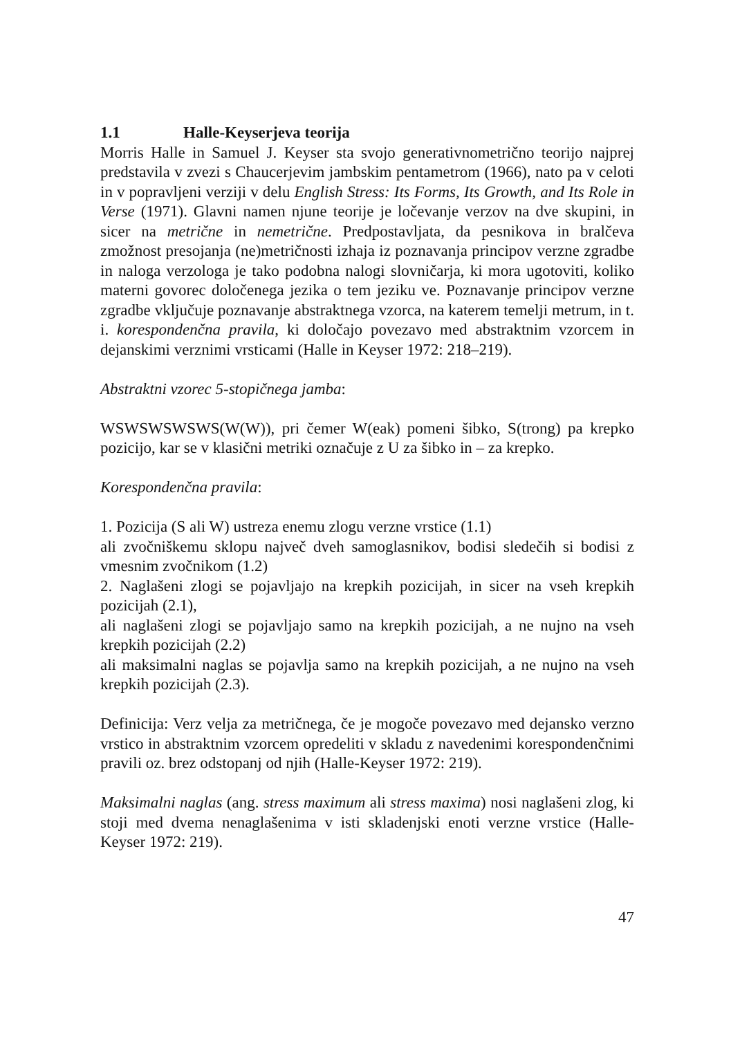1.1 Halle-Keyserjeva teorija
Morris Halle in Samuel J. Keyser sta svojo generativnometrično teorijo najprej predstavila v zvezi s Chaucerjevim jambskim pentametrom (1966), nato pa v celoti in v popravljeni verziji v delu English Stress: Its Forms, Its Growth, and Its Role in Verse (1971). Glavni namen njune teorije je ločevanje verzov na dve skupini, in sicer na metrične in nemetrične. Predpostavljata, da pesnikova in bralčeva zmožnost presojanja (ne)metričnosti izhaja iz poznavanja principov verzne zgradbe in naloga verzologa je tako podobna nalogi slovničarja, ki mora ugotoviti, koliko materni govorec določenega jezika o tem jeziku ve. Poznavanje principov verzne zgradbe vključuje poznavanje abstraktnega vzorca, na katerem temelji metrum, in t. i. korespondenčna pravila, ki določajo povezavo med abstraktnim vzorcem in dejanskimi verznimi vrsticami (Halle in Keyser 1972: 218–219).
Abstraktni vzorec 5-stopičnega jamba:
WSWSWSWSWS(W(W)), pri čemer W(eak) pomeni šibko, S(trong) pa krepko pozicijo, kar se v klasični metriki označuje z U za šibko in – za krepko.
Korespondenčna pravila:
1. Pozicija (S ali W) ustreza enemu zlogu verzne vrstice (1.1)
ali zvočniškemu sklopu največ dveh samoglasnikov, bodisi sledečih si bodisi z vmesnim zvočnikom (1.2)
2. Naglašeni zlogi se pojavljajo na krepkih pozicijah, in sicer na vseh krepkih pozicijah (2.1),
ali naglašeni zlogi se pojavljajo samo na krepkih pozicijah, a ne nujno na vseh krepkih pozicijah (2.2)
ali maksimalni naglas se pojavlja samo na krepkih pozicijah, a ne nujno na vseh krepkih pozicijah (2.3).
Definicija: Verz velja za metričnega, če je mogoče povezavo med dejansko verzno vrstico in abstraktnim vzorcem opredeliti v skladu z navedenimi korespondenčnimi pravili oz. brez odstopanj od njih (Halle-Keyser 1972: 219).
Maksimalni naglas (ang. stress maximum ali stress maxima) nosi naglašeni zlog, ki stoji med dvema nenaglašenima v isti skladenjski enoti verzne vrstice (Halle-Keyser 1972: 219).
47